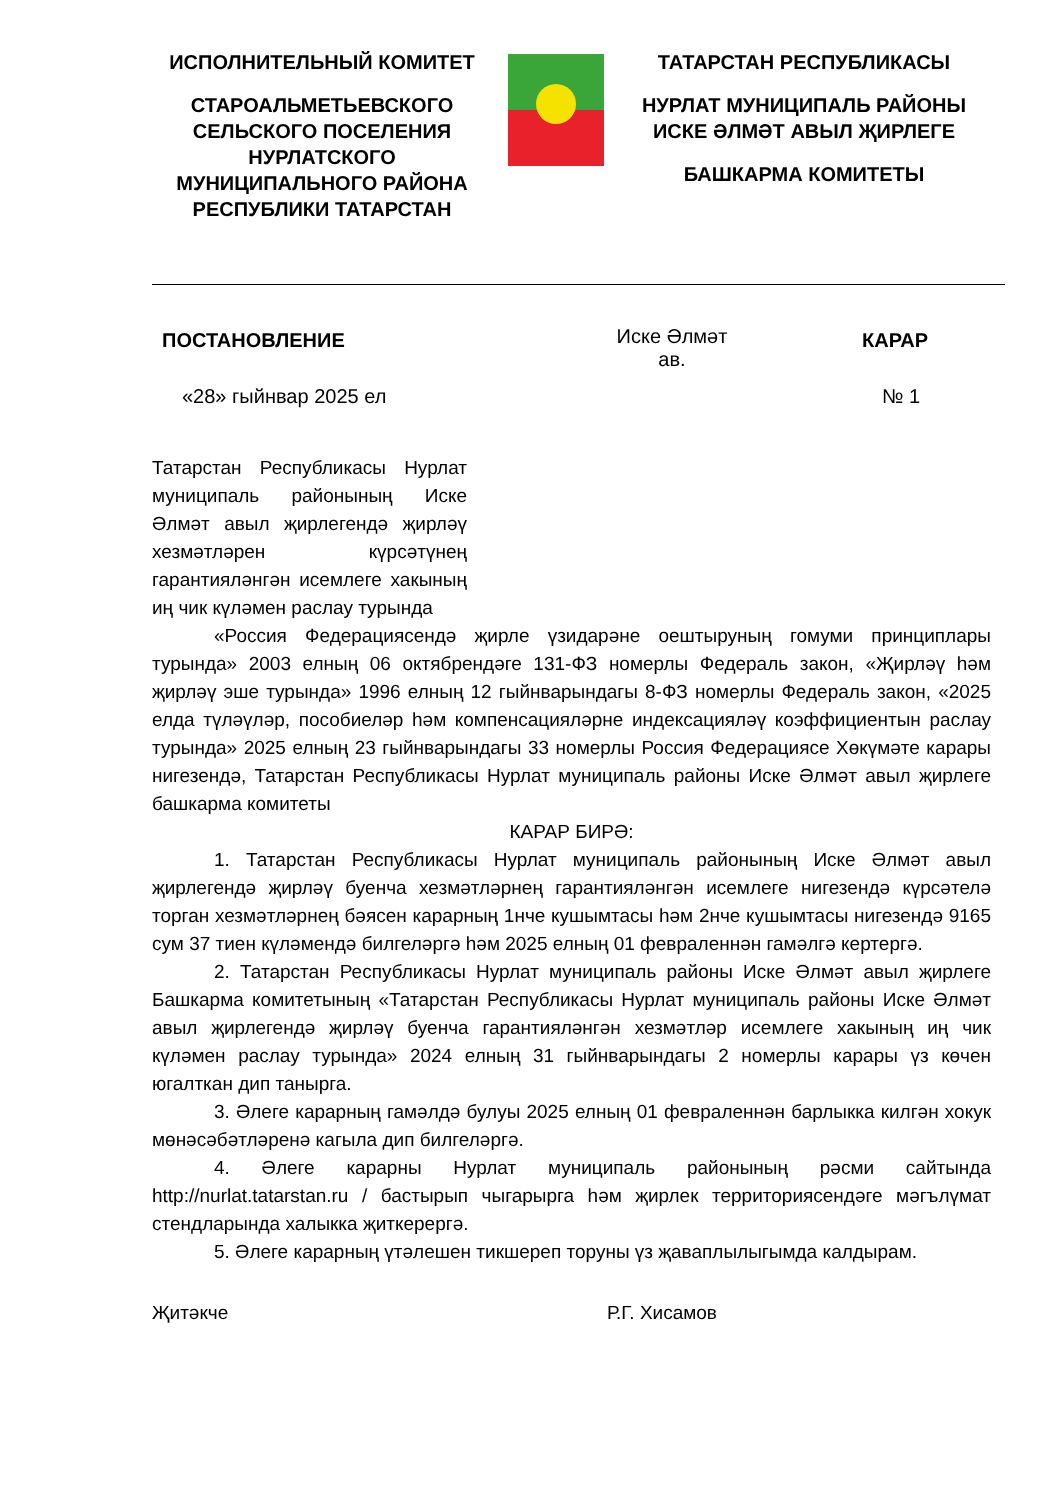ИСПОЛНИТЕЛЬНЫЙ КОМИТЕТ
СТАРОАЛЬМЕТЬЕВСКОГО СЕЛЬСКОГО ПОСЕЛЕНИЯ НУРЛАТСКОГО МУНИЦИПАЛЬНОГО РАЙОНА РЕСПУБЛИКИ ТАТАРСТАН
ТАТАРСТАН РЕСПУБЛИКАСЫ
НУРЛАТ МУНИЦИПАЛЬ РАЙОНЫ ИСКЕ ӘЛМӘТ АВЫЛ ҖИРЛЕГЕ
БАШКАРМА КОМИТЕТЫ
ПОСТАНОВЛЕНИЕ
Иске Әлмәт
ав.
КАРАР
«28» гыйнвар 2025 ел № 1
Татарстан Республикасы Нурлат муниципаль районының Иске Әлмәт авыл җирлегендә җирләү хезмәтләрен күрсәтүнең гарантияләнгән исемлеге хакының иң чик күләмен раслау турында
«Россия Федерациясендә җирле үзидарәне оештыруның гомуми принциплары турында» 2003 елның 06 октябрендәге 131-ФЗ номерлы Федераль закон, «Җирләү һәм җирләү эше турында» 1996 елның 12 гыйнварындагы 8-ФЗ номерлы Федераль закон, «2025 елда түләүләр, пособиеләр һәм компенсацияләрне индексацияләү коэффициентын раслау турында» 2025 елның 23 гыйнварындагы 33 номерлы Россия Федерациясе Хөкүмәте карары нигезендә, Татарстан Республикасы Нурлат муниципаль районы Иске Әлмәт авыл җирлеге башкарма комитеты
КАРАР БИРӘ:
1. Татарстан Республикасы Нурлат муниципаль районының Иске Әлмәт авыл җирлегендә җирләү буенча хезмәтләрнең гарантияләнгән исемлеге нигезендә күрсәтелә торган хезмәтләрнең бәясен карарның 1нче кушымтасы һәм 2нче кушымтасы нигезендә 9165 сум 37 тиен күләмендә билгеләргә һәм 2025 елның 01 февраленнән гамәлгә кертергә.
2. Татарстан Республикасы Нурлат муниципаль районы Иске Әлмәт авыл җирлеге Башкарма комитетының «Татарстан Республикасы Нурлат муниципаль районы Иске Әлмәт авыл җирлегендә җирләү буенча гарантияләнгән хезмәтләр исемлеге хакының иң чик күләмен раслау турында» 2024 елның 31 гыйнварындагы 2 номерлы карары үз көчен югалткан дип танырга.
3. Әлеге карарның гамәлдә булуы 2025 елның 01 февраленнән барлыкка килгән хокук мөнәсәбәтләренә кагыла дип билгеләргә.
4. Әлеге карарны Нурлат муниципаль районының рәсми сайтында http://nurlat.tatarstan.ru / бастырып чыгарырга һәм җирлек территориясендәге мәгълүмат стендларында халыкка җиткерергә.
5. Әлеге карарның үтәлешен тикшереп торуны үз җаваплылыгымда калдырам.
Җитәкче Р.Г. Хисамов